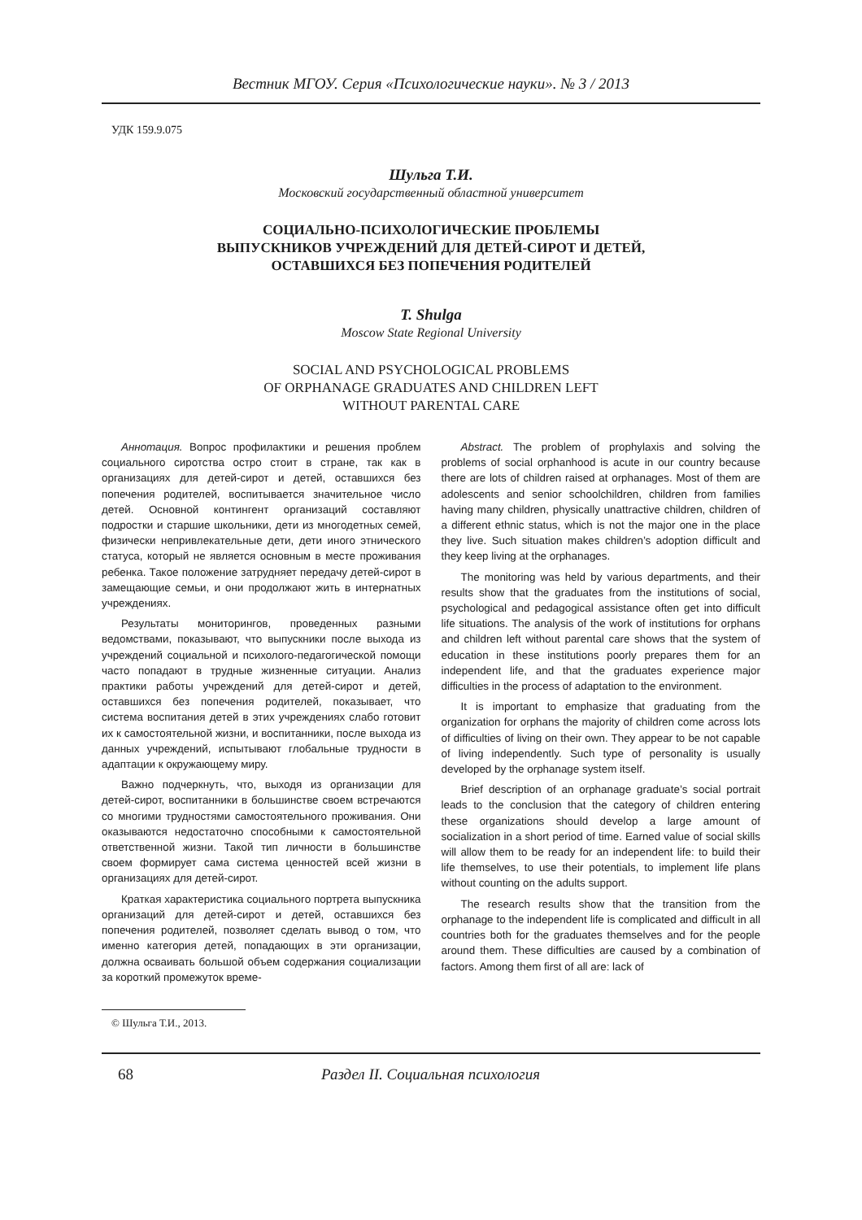Вестник МГОУ. Серия «Психологические науки». № 3 / 2013
УДК 159.9.075
Шульга Т.И.
Московский государственный областной университет
СОЦИАЛЬНО-ПСИХОЛОГИЧЕСКИЕ ПРОБЛЕМЫ
ВЫПУСКНИКОВ УЧРЕЖДЕНИЙ ДЛЯ ДЕТЕЙ-СИРОТ И ДЕТЕЙ,
ОСТАВШИХСЯ БЕЗ ПОПЕЧЕНИЯ РОДИТЕЛЕЙ
T. Shulga
Moscow State Regional University
SOCIAL AND PSYCHOLOGICAL PROBLEMS
OF ORPHANAGE GRADUATES AND CHILDREN LEFT
WITHOUT PARENTAL CARE
Аннотация. Вопрос профилактики и решения проблем социального сиротства остро стоит в стране, так как в организациях для детей-сирот и детей, оставшихся без попечения родителей, воспитывается значительное число детей. Основной контингент организаций составляют подростки и старшие школьники, дети из многодетных семей, физически непривлекательные дети, дети иного этнического статуса, который не является основным в месте проживания ребенка. Такое положение затрудняет передачу детей-сирот в замещающие семьи, и они продолжают жить в интернатных учреждениях.
Результаты мониторингов, проведенных разными ведомствами, показывают, что выпускники после выхода из учреждений социальной и психолого-педагогической помощи часто попадают в трудные жизненные ситуации. Анализ практики работы учреждений для детей-сирот и детей, оставшихся без попечения родителей, показывает, что система воспитания детей в этих учреждениях слабо готовит их к самостоятельной жизни, и воспитанники, после выхода из данных учреждений, испытывают глобальные трудности в адаптации к окружающему миру.
Важно подчеркнуть, что, выходя из организации для детей-сирот, воспитанники в большинстве своем встречаются со многими трудностями самостоятельного проживания. Они оказываются недостаточно способными к самостоятельной ответственной жизни. Такой тип личности в большинстве своем формирует сама система ценностей всей жизни в организациях для детей-сирот.
Краткая характеристика социального портрета выпускника организаций для детей-сирот и детей, оставшихся без попечения родителей, позволяет сделать вывод о том, что именно категория детей, попадающих в эти организации, должна осваивать большой объем содержания социализации за короткий промежуток време-
Abstract. The problem of prophylaxis and solving the problems of social orphanhood is acute in our country because there are lots of children raised at orphanages. Most of them are adolescents and senior schoolchildren, children from families having many children, physically unattractive children, children of a different ethnic status, which is not the major one in the place they live. Such situation makes children’s adoption difficult and they keep living at the orphanages.
The monitoring was held by various departments, and their results show that the graduates from the institutions of social, psychological and pedagogical assistance often get into difficult life situations. The analysis of the work of institutions for orphans and children left without parental care shows that the system of education in these institutions poorly prepares them for an independent life, and that the graduates experience major difficulties in the process of adaptation to the environment.
It is important to emphasize that graduating from the organization for orphans the majority of children come across lots of difficulties of living on their own. They appear to be not capable of living independently. Such type of personality is usually developed by the orphanage system itself.
Brief description of an orphanage graduate’s social portrait leads to the conclusion that the category of children entering these organizations should develop a large amount of socialization in a short period of time. Earned value of social skills will allow them to be ready for an independent life: to build their life themselves, to use their potentials, to implement life plans without counting on the adults support.
The research results show that the transition from the orphanage to the independent life is complicated and difficult in all countries both for the graduates themselves and for the people around them. These difficulties are caused by a combination of factors. Among them first of all are: lack of
© Шульга Т.И., 2013.
68 Раздел II. Социальная психология